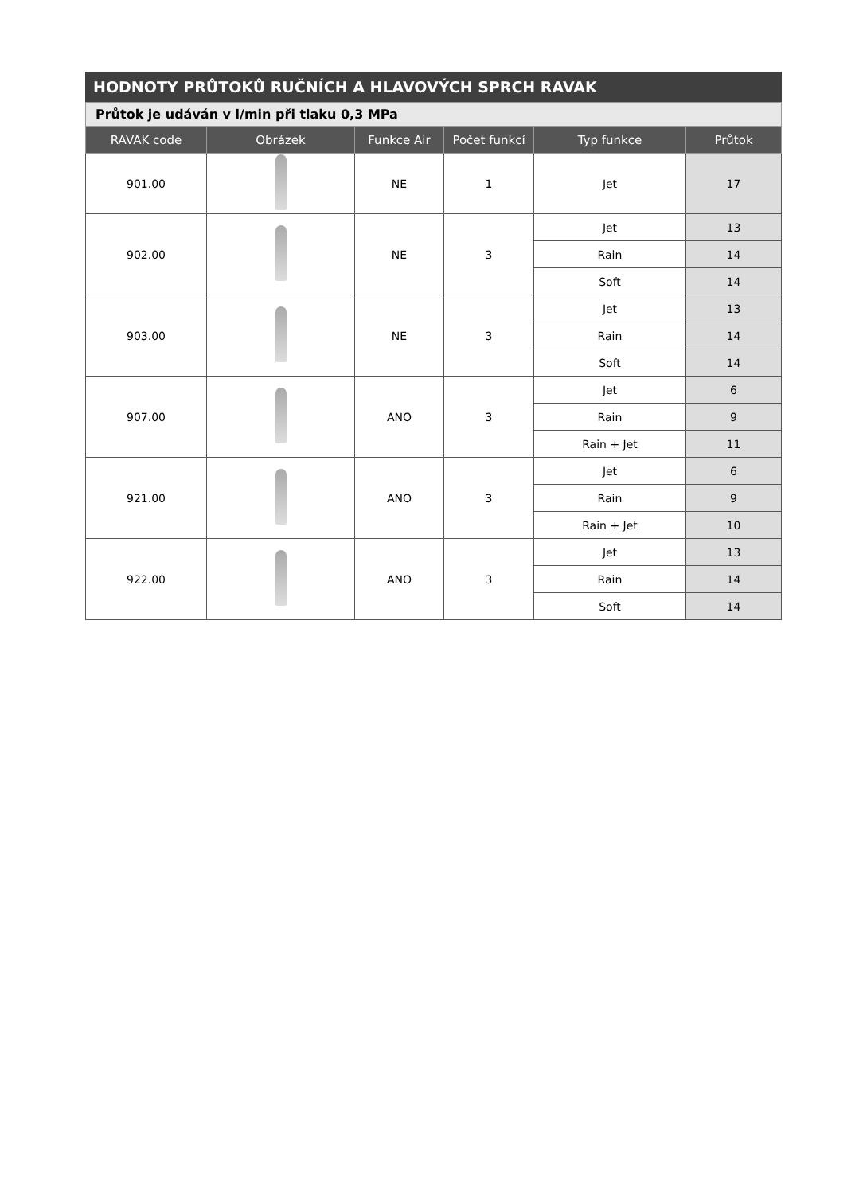HODNOTY PRŮTOKŮ RUČNÍCH A HLAVOVÝCH SPRCH RAVAK
Průtok je udáván v l/min při tlaku 0,3 MPa
| RAVAK code | Obrázek | Funkce Air | Počet funkcí | Typ funkce | Průtok |
| --- | --- | --- | --- | --- | --- |
| 901.00 | | NE | 1 | Jet | 17 |
| 902.00 | | NE | 3 | Jet | 13 |
| | | | | Rain | 14 |
| | | | | Soft | 14 |
| 903.00 | | NE | 3 | Jet | 13 |
| | | | | Rain | 14 |
| | | | | Soft | 14 |
| 907.00 | | ANO | 3 | Jet | 6 |
| | | | | Rain | 9 |
| | | | | Rain + Jet | 11 |
| 921.00 | | ANO | 3 | Jet | 6 |
| | | | | Rain | 9 |
| | | | | Rain + Jet | 10 |
| 922.00 | | ANO | 3 | Jet | 13 |
| | | | | Rain | 14 |
| | | | | Soft | 14 |